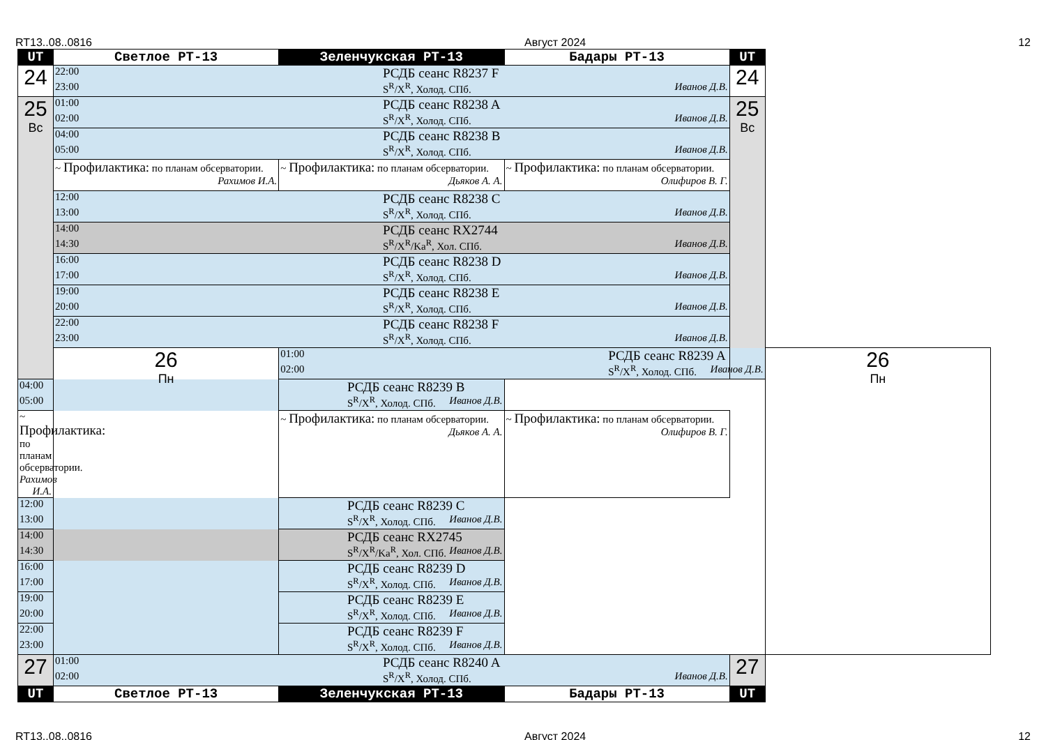RT13..08..0816 Август 2024 12
| UT | Светлое РТ-13 | Зеленчукская РТ-13 | Бадары РТ-13 | UT | |
| --- | --- | --- | --- | --- | --- |
| 24 | 22:00 РСДБ сеанс R8237 F 23:00 S<sup>R</sup>/X<sup>R</sup>, Холод. СПб. Иванов Д.В. | | | 24 | |
| 25 Вс | 01:00 РСДБ сеанс R8238 A 02:00 S<sup>R</sup>/X<sup>R</sup>, Холод. СПб. Иванов Д.В. | | | 25 Вс | |
| | 04:00 РСДБ сеанс R8238 B 05:00 S<sup>R</sup>/X<sup>R</sup>, Холод. СПб. Иванов Д.В. | | | | |
| | ~ Профилактика: по планам обсерватории. Рахимов И.А. | ~ Профилактика: по планам обсерватории. Дьяков А. А. | ~ Профилактика: по планам обсерватории. Олифиров В. Г. | | |
| | 12:00 РСДБ сеанс R8238 C 13:00 S<sup>R</sup>/X<sup>R</sup>, Холод. СПб. Иванов Д.В. | | | | |
| | 14:00 РСДБ сеанс RX2744 14:30 S<sup>R</sup>/X<sup>R</sup>/Ka<sup>R</sup>, Хол. СПб. Иванов Д.В. | | | | |
| | 16:00 РСДБ сеанс R8238 D 17:00 S<sup>R</sup>/X<sup>R</sup>, Холод. СПб. Иванов Д.В. | | | | |
| | 19:00 РСДБ сеанс R8238 E 20:00 S<sup>R</sup>/X<sup>R</sup>, Холод. СПб. Иванов Д.В. | | | | |
| | 22:00 РСДБ сеанс R8238 F 23:00 S<sup>R</sup>/X<sup>R</sup>, Холод. СПб. Иванов Д.В. | | | | |
| | 26 Пн | 01:00 РСДБ сеанс R8239 A 02:00 S<sup>R</sup>/X<sup>R</sup>, Холод. СПб. Иванов Д.В. | | | 26 Пн |
| 04:00 РСДБ сеанс R8239 B 05:00 S<sup>R</sup>/X<sup>R</sup>, Холод. СПб. Иванов Д.В. | | | | | |
| ~ Профилактика: по планам обсерватории. Рахимов И.А. | | ~ Профилактика: по планам обсерватории. Дьяков А. А. | ~ Профилактика: по планам обсерватории. Олифиров В. Г. | | |
| 12:00 РСДБ сеанс R8239 C 13:00 S<sup>R</sup>/X<sup>R</sup>, Холод. СПб. Иванов Д.В. | | | | | |
| 14:00 РСДБ сеанс RX2745 14:30 S<sup>R</sup>/X<sup>R</sup>/Ka<sup>R</sup>, Хол. СПб. Иванов Д.В. | | | | | |
| 16:00 РСДБ сеанс R8239 D 17:00 S<sup>R</sup>/X<sup>R</sup>, Холод. СПб. Иванов Д.В. | | | | | |
| 19:00 РСДБ сеанс R8239 E 20:00 S<sup>R</sup>/X<sup>R</sup>, Холод. СПб. Иванов Д.В. | | | | | |
| 22:00 РСДБ сеанс R8239 F 23:00 S<sup>R</sup>/X<sup>R</sup>, Холод. СПб. Иванов Д.В. | | | | | |
| 27 | 01:00 РСДБ сеанс R8240 A 02:00 S<sup>R</sup>/X<sup>R</sup>, Холод. СПб. Иванов Д.В. | | | 27 | |
| UT | Светлое РТ-13 | Зеленчукская РТ-13 | Бадары РТ-13 | UT | |
RT13..08..0816 Август 2024 12